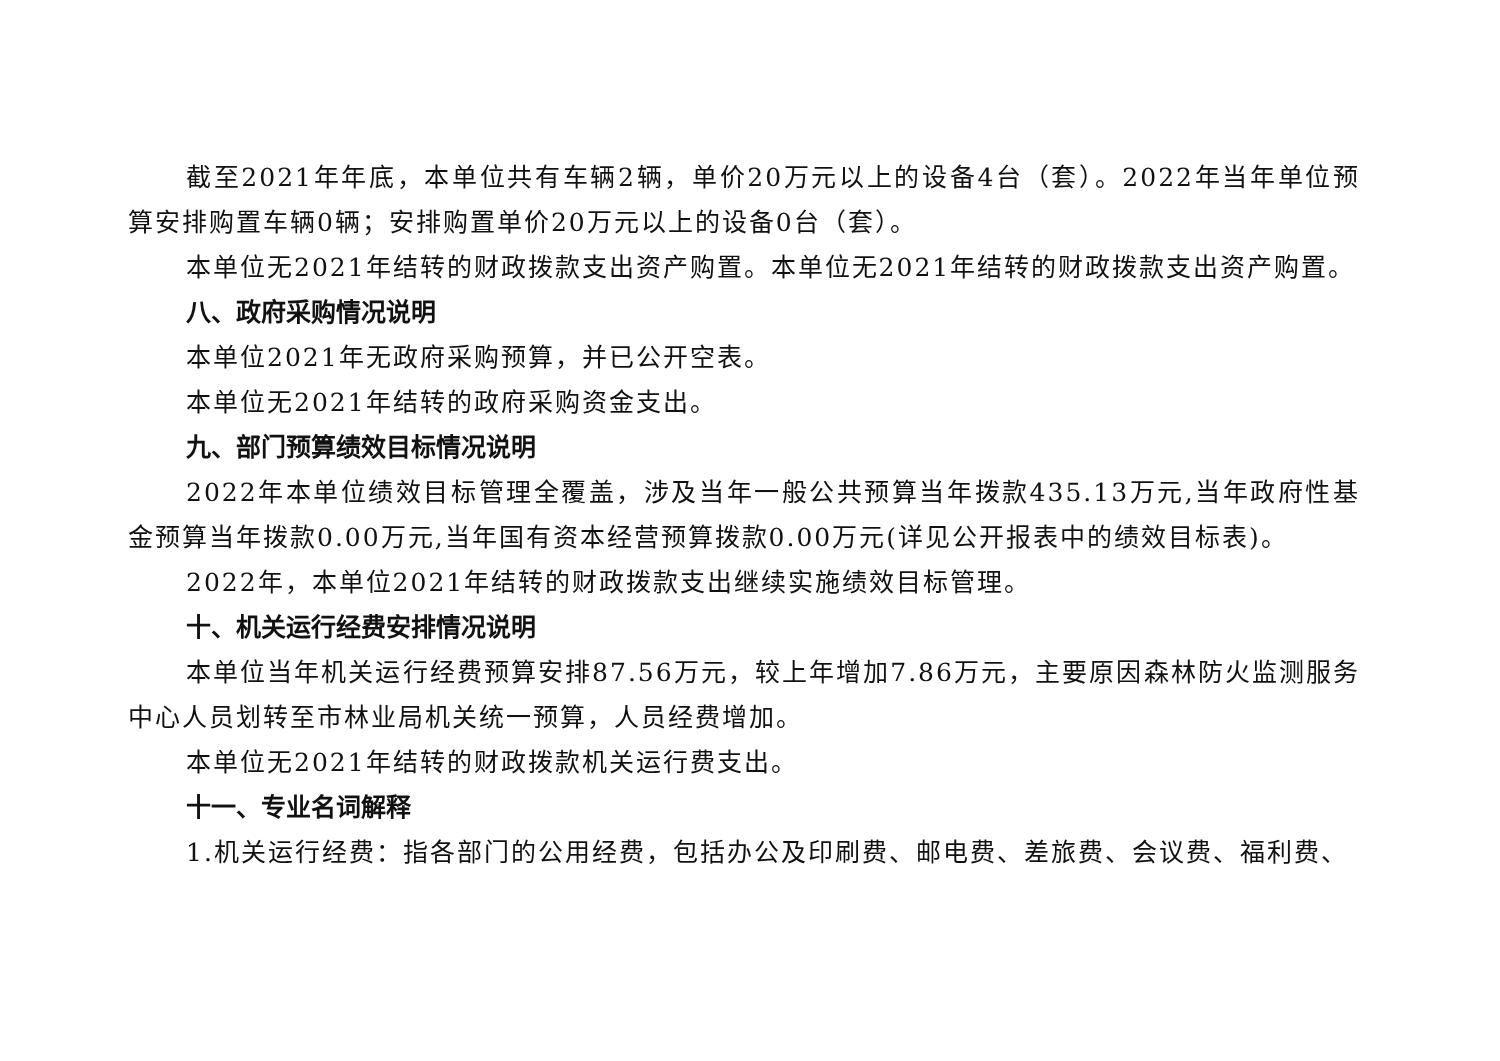截至2021年年底，本单位共有车辆2辆，单价20万元以上的设备4台（套）。2022年当年单位预算安排购置车辆0辆；安排购置单价20万元以上的设备0台（套）。
本单位无2021年结转的财政拨款支出资产购置。本单位无2021年结转的财政拨款支出资产购置。
八、政府采购情况说明
本单位2021年无政府采购预算，并已公开空表。
本单位无2021年结转的政府采购资金支出。
九、部门预算绩效目标情况说明
2022年本单位绩效目标管理全覆盖，涉及当年一般公共预算当年拨款435.13万元,当年政府性基金预算当年拨款0.00万元,当年国有资本经营预算拨款0.00万元(详见公开报表中的绩效目标表)。
2022年，本单位2021年结转的财政拨款支出继续实施绩效目标管理。
十、机关运行经费安排情况说明
本单位当年机关运行经费预算安排87.56万元，较上年增加7.86万元，主要原因森林防火监测服务中心人员划转至市林业局机关统一预算，人员经费增加。
本单位无2021年结转的财政拨款机关运行费支出。
十一、专业名词解释
1.机关运行经费：指各部门的公用经费，包括办公及印刷费、邮电费、差旅费、会议费、福利费、